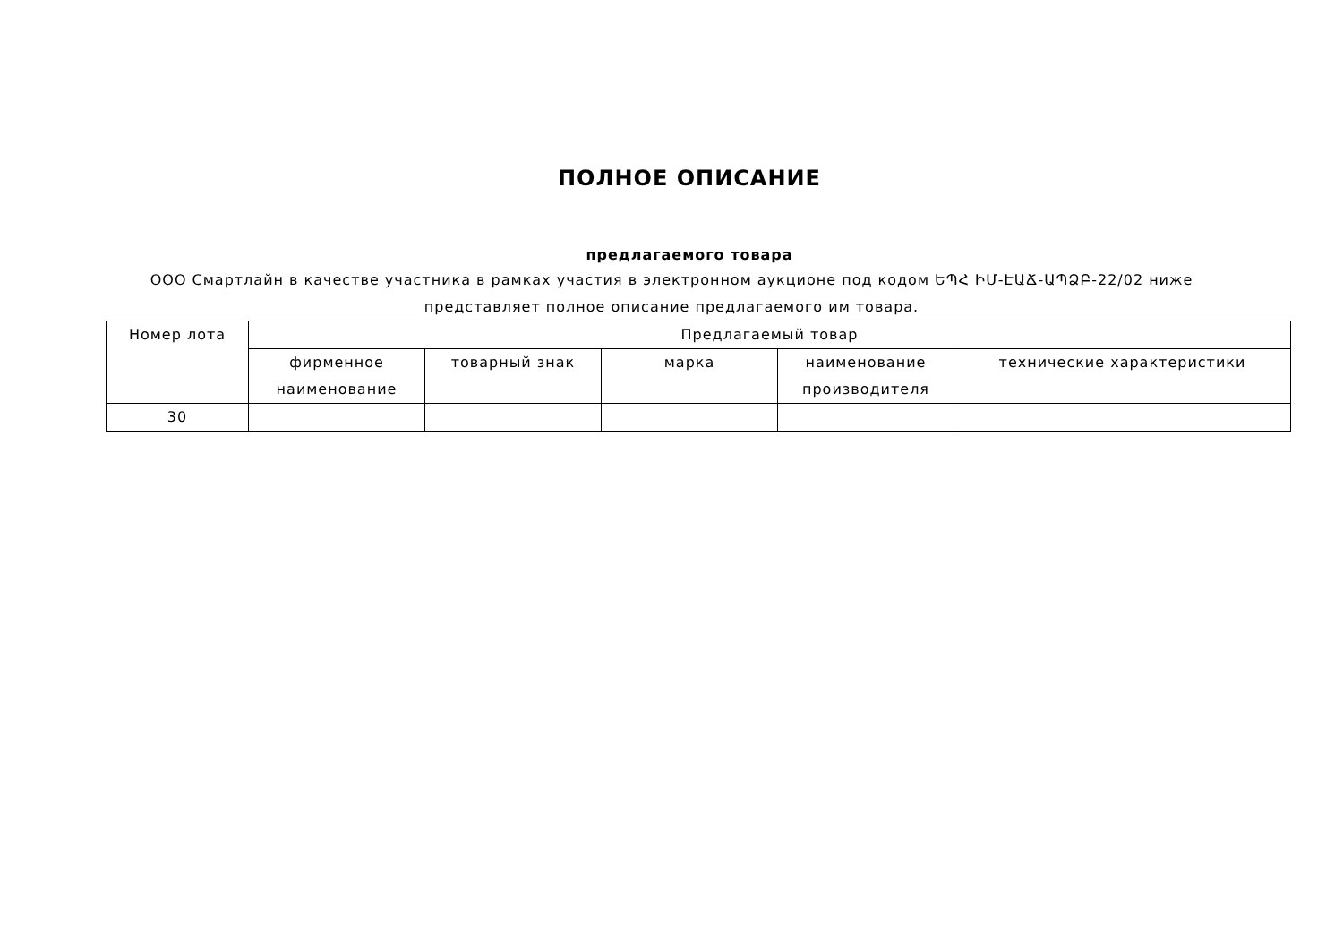ПОЛНОЕ ОПИСАНИЕ
предлагаемого товара
ООО Смартлайн в качестве участника в рамках участия в электронном аукционе под кодом ԵՊՀ ԻՄ-ԷԱՃ-ԱՊՁԲ-22/02 ниже представляет полное описание предлагаемого им товара.
| Номер лота | Предлагаемый товар | | | | |
| | фирменное наименование | товарный знак | марка | наименование производителя | технические характеристики |
| 30 | | | | | |